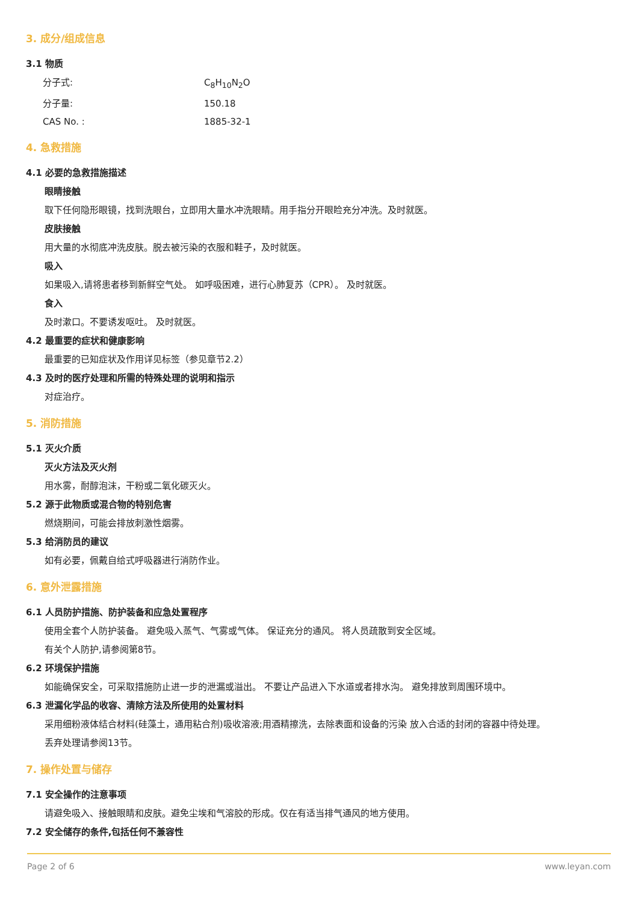3. 成分/组成信息
3.1 物质
分子式: C<sub>8</sub>H<sub>10</sub>N<sub>2</sub>O
分子量: 150.18
CAS No. : 1885-32-1
4. 急救措施
4.1 必要的急救措施描述
眼睛接触
取下任何隐形眼镜，找到洗眼台，立即用大量水冲洗眼睛。用手指分开眼睑充分冲洗。及时就医。
皮肤接触
用大量的水彻底冲洗皮肤。脱去被污染的衣服和鞋子，及时就医。
吸入
如果吸入,请将患者移到新鲜空气处。 如呼吸困难，进行心肺复苏（CPR）。 及时就医。
食入
及时漱口。不要诱发呕吐。 及时就医。
4.2 最重要的症状和健康影响
最重要的已知症状及作用详见标签（参见章节2.2）
4.3 及时的医疗处理和所需的特殊处理的说明和指示
对症治疗。
5. 消防措施
5.1 灭火介质
灭火方法及灭火剂
用水雾，耐醇泡沫，干粉或二氧化碳灭火。
5.2 源于此物质或混合物的特别危害
燃烧期间，可能会排放刺激性烟雾。
5.3 给消防员的建议
如有必要，佩戴自给式呼吸器进行消防作业。
6. 意外泄露措施
6.1 人员防护措施、防护装备和应急处置程序
使用全套个人防护装备。 避免吸入蒸气、气雾或气体。 保证充分的通风。 将人员疏散到安全区域。
有关个人防护,请参阅第8节。
6.2 环境保护措施
如能确保安全，可采取措施防止进一步的泄漏或溢出。 不要让产品进入下水道或者排水沟。 避免排放到周围环境中。
6.3 泄漏化学品的收容、清除方法及所使用的处置材料
采用细粉液体结合材料(硅藻土，通用粘合剂)吸收溶液;用酒精擦洗，去除表面和设备的污染 放入合适的封闭的容器中待处理。
丢弃处理请参阅13节。
7. 操作处置与储存
7.1 安全操作的注意事项
请避免吸入、接触眼睛和皮肤。避免尘埃和气溶胶的形成。仅在有适当排气通风的地方使用。
7.2 安全储存的条件,包括任何不兼容性
Page 2 of 6 www.leyan.com